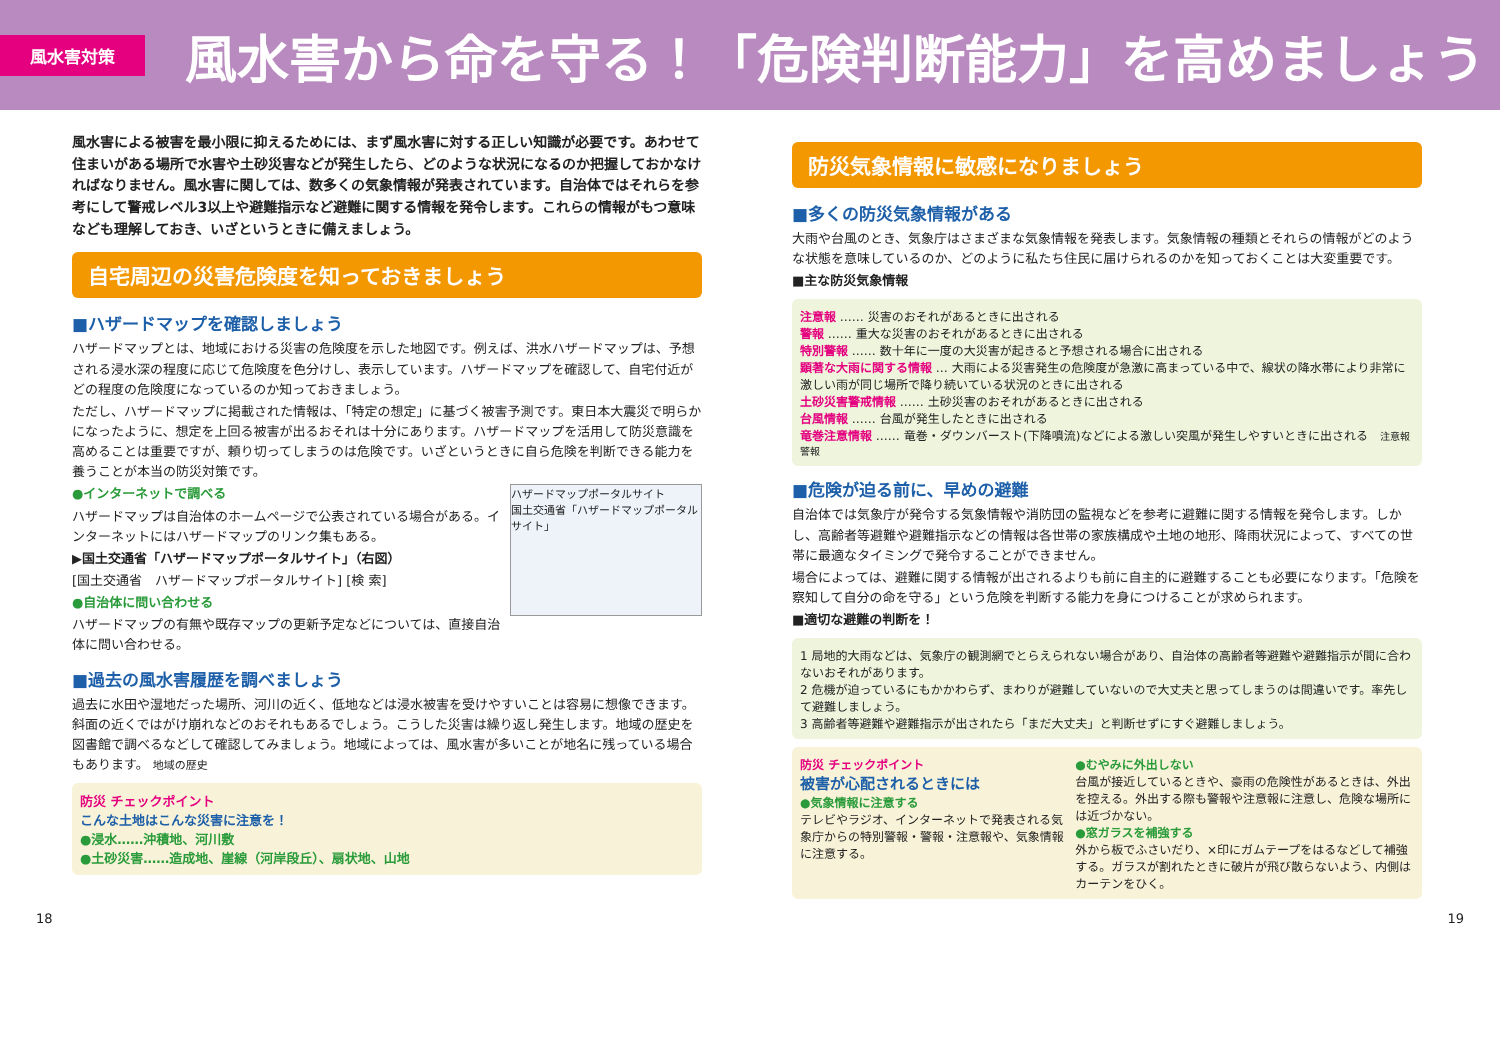風水害対策 風水害から命を守る！「危険判断能力」を高めましょう
風水害による被害を最小限に抑えるためには、まず風水害に対する正しい知識が必要です。あわせて住まいがある場所で水害や土砂災害などが発生したら、どのような状況になるのか把握しておかなければなりません。風水害に関しては、数多くの気象情報が発表されています。自治体ではそれらを参考にして警戒レベル3以上や避難指示など避難に関する情報を発令します。これらの情報がもつ意味なども理解しておき、いざというときに備えましょう。
自宅周辺の災害危険度を知っておきましょう
■ハザードマップを確認しましょう
ハザードマップとは、地域における災害の危険度を示した地図です。例えば、洪水ハザードマップは、予想される浸水深の程度に応じて危険度を色分けし、表示しています。ハザードマップを確認して、自宅付近がどの程度の危険度になっているのか知っておきましょう。
ただし、ハザードマップに掲載された情報は、「特定の想定」に基づく被害予測です。東日本大震災で明らかになったように、想定を上回る被害が出るおそれは十分にあります。ハザードマップを活用して防災意識を高めることは重要ですが、頼り切ってしまうのは危険です。いざというときに自ら危険を判断できる能力を養うことが本当の防災対策です。
ハザードマップポータルサイト
国土交通省「ハザードマップポータルサイト」
●インターネットで調べる
ハザードマップは自治体のホームページで公表されている場合がある。インターネットにはハザードマップのリンク集もある。
▶国土交通省「ハザードマップポータルサイト」（右図）
[国土交通省　ハザードマップポータルサイト] [検 索]
●自治体に問い合わせる
ハザードマップの有無や既存マップの更新予定などについては、直接自治体に問い合わせる。
■過去の風水害履歴を調べましょう
過去に水田や湿地だった場所、河川の近く、低地などは浸水被害を受けやすいことは容易に想像できます。斜面の近くではがけ崩れなどのおそれもあるでしょう。こうした災害は繰り返し発生します。地域の歴史を図書館で調べるなどして確認してみましょう。地域によっては、風水害が多いことが地名に残っている場合もあります。 地域の歴史
防災 チェックポイント
こんな土地はこんな災害に注意を！
●浸水……沖積地、河川敷
●土砂災害……造成地、崖線（河岸段丘）、扇状地、山地
防災気象情報に敏感になりましょう
■多くの防災気象情報がある
大雨や台風のとき、気象庁はさまざまな気象情報を発表します。気象情報の種類とそれらの情報がどのような状態を意味しているのか、どのように私たち住民に届けられるのかを知っておくことは大変重要です。
■主な防災気象情報
注意報 …… 災害のおそれがあるときに出される
警報 …… 重大な災害のおそれがあるときに出される
特別警報 …… 数十年に一度の大災害が起きると予想される場合に出される
顕著な大雨に関する情報 … 大雨による災害発生の危険度が急激に高まっている中で、線状の降水帯により非常に激しい雨が同じ場所で降り続いている状況のときに出される
土砂災害警戒情報 …… 土砂災害のおそれがあるときに出される
台風情報 …… 台風が発生したときに出される
竜巻注意情報 …… 竜巻・ダウンバースト(下降噴流)などによる激しい突風が発生しやすいときに出される　注意報 警報
■危険が迫る前に、早めの避難
自治体では気象庁が発令する気象情報や消防団の監視などを参考に避難に関する情報を発令します。しかし、高齢者等避難や避難指示などの情報は各世帯の家族構成や土地の地形、降雨状況によって、すべての世帯に最適なタイミングで発令することができません。
場合によっては、避難に関する情報が出されるよりも前に自主的に避難することも必要になります。「危険を察知して自分の命を守る」という危険を判断する能力を身につけることが求められます。
■適切な避難の判断を！
1 局地的大雨などは、気象庁の観測網でとらえられない場合があり、自治体の高齢者等避難や避難指示が間に合わないおそれがあります。
2 危機が迫っているにもかかわらず、まわりが避難していないので大丈夫と思ってしまうのは間違いです。率先して避難しましょう。
3 高齢者等避難や避難指示が出されたら「まだ大丈夫」と判断せずにすぐ避難しましょう。
防災 チェックポイント
被害が心配されるときには
●気象情報に注意する
テレビやラジオ、インターネットで発表される気象庁からの特別警報・警報・注意報や、気象情報に注意する。
●むやみに外出しない
台風が接近しているときや、豪雨の危険性があるときは、外出を控える。外出する際も警報や注意報に注意し、危険な場所には近づかない。
●窓ガラスを補強する
外から板でふさいだり、×印にガムテープをはるなどして補強する。ガラスが割れたときに破片が飛び散らないよう、内側はカーテンをひく。
18 19